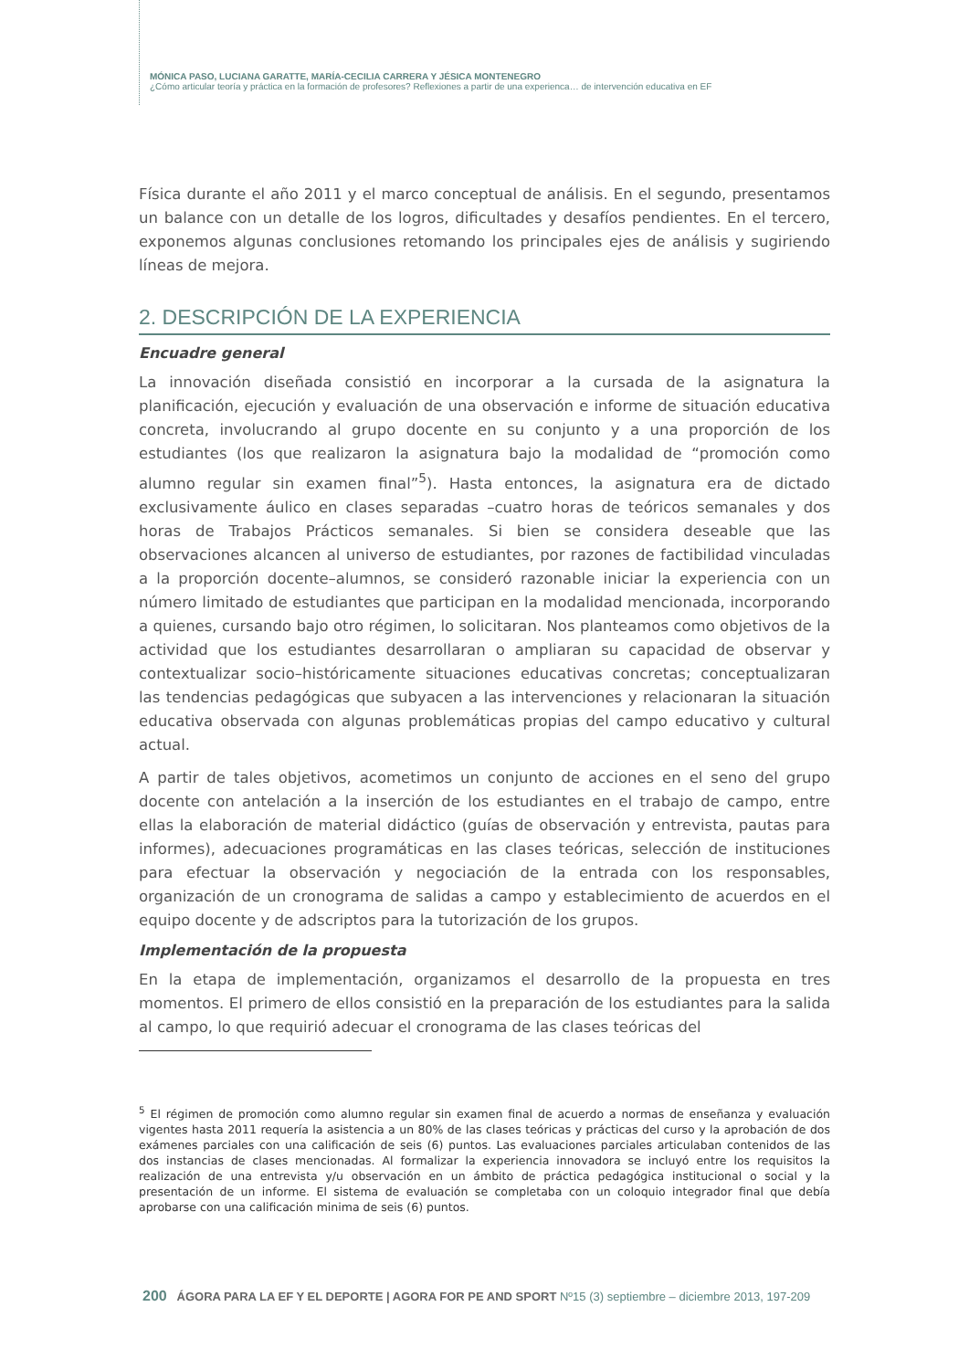MÓNICA PASO, LUCIANA GARATTE, MARÍA-CECILIA CARRERA Y JÉSICA MONTENEGRO
¿Cómo articular teoría y práctica en la formación de profesores? Reflexiones a partir de una experienca… de intervención educativa en EF
Física durante el año 2011 y el marco conceptual de análisis. En el segundo, presentamos un balance con un detalle de los logros, dificultades y desafíos pendientes. En el tercero, exponemos algunas conclusiones retomando los principales ejes de análisis y sugiriendo líneas de mejora.
2. DESCRIPCIÓN DE LA EXPERIENCIA
Encuadre general
La innovación diseñada consistió en incorporar a la cursada de la asignatura la planificación, ejecución y evaluación de una observación e informe de situación educativa concreta, involucrando al grupo docente en su conjunto y a una proporción de los estudiantes (los que realizaron la asignatura bajo la modalidad de “promoción como alumno regular sin examen final”<sup>5</sup>). Hasta entonces, la asignatura era de dictado exclusivamente áulico en clases separadas –cuatro horas de teóricos semanales y dos horas de Trabajos Prácticos semanales. Si bien se considera deseable que las observaciones alcancen al universo de estudiantes, por razones de factibilidad vinculadas a la proporción docente–alumnos, se consideró razonable iniciar la experiencia con un número limitado de estudiantes que participan en la modalidad mencionada, incorporando a quienes, cursando bajo otro régimen, lo solicitaran. Nos planteamos como objetivos de la actividad que los estudiantes desarrollaran o ampliaran su capacidad de observar y contextualizar socio–históricamente situaciones educativas concretas; conceptualizaran las tendencias pedagógicas que subyacen a las intervenciones y relacionaran la situación educativa observada con algunas problemáticas propias del campo educativo y cultural actual.
A partir de tales objetivos, acometimos un conjunto de acciones en el seno del grupo docente con antelación a la inserción de los estudiantes en el trabajo de campo, entre ellas la elaboración de material didáctico (guías de observación y entrevista, pautas para informes), adecuaciones programáticas en las clases teóricas, selección de instituciones para efectuar la observación y negociación de la entrada con los responsables, organización de un cronograma de salidas a campo y establecimiento de acuerdos en el equipo docente y de adscriptos para la tutorización de los grupos.
Implementación de la propuesta
En la etapa de implementación, organizamos el desarrollo de la propuesta en tres momentos. El primero de ellos consistió en la preparación de los estudiantes para la salida al campo, lo que requirió adecuar el cronograma de las clases teóricas del
<sup>5</sup> El régimen de promoción como alumno regular sin examen final de acuerdo a normas de enseñanza y evaluación vigentes hasta 2011 requería la asistencia a un 80% de las clases teóricas y prácticas del curso y la aprobación de dos exámenes parciales con una calificación de seis (6) puntos. Las evaluaciones parciales articulaban contenidos de las dos instancias de clases mencionadas. Al formalizar la experiencia innovadora se incluyó entre los requisitos la realización de una entrevista y/u observación en un ámbito de práctica pedagógica institucional o social y la presentación de un informe. El sistema de evaluación se completaba con un coloquio integrador final que debía aprobarse con una calificación minima de seis (6) puntos.
200 ÁGORA PARA LA EF Y EL DEPORTE | AGORA FOR PE AND SPORT Nº15 (3) septiembre – diciembre 2013, 197-209